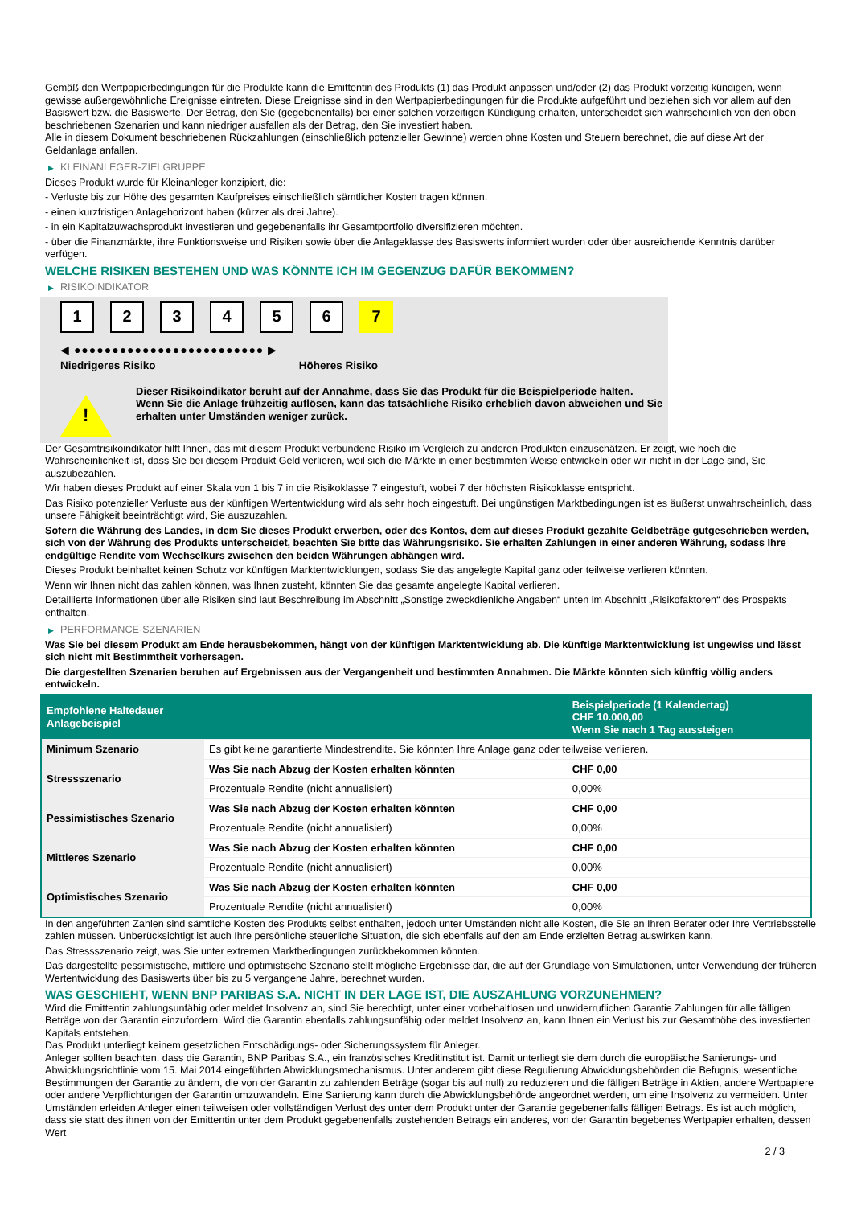Gemäß den Wertpapierbedingungen für die Produkte kann die Emittentin des Produkts (1) das Produkt anpassen und/oder (2) das Produkt vorzeitig kündigen, wenn gewisse außergewöhnliche Ereignisse eintreten. Diese Ereignisse sind in den Wertpapierbedingungen für die Produkte aufgeführt und beziehen sich vor allem auf den Basiswert bzw. die Basiswerte. Der Betrag, den Sie (gegebenenfalls) bei einer solchen vorzeitigen Kündigung erhalten, unterscheidet sich wahrscheinlich von den oben beschriebenen Szenarien und kann niedriger ausfallen als der Betrag, den Sie investiert haben.
Alle in diesem Dokument beschriebenen Rückzahlungen (einschließlich potenzieller Gewinne) werden ohne Kosten und Steuern berechnet, die auf diese Art der Geldanlage anfallen.
▶ KLEINANLEGER-ZIELGRUPPE
Dieses Produkt wurde für Kleinanleger konzipiert, die:
- Verluste bis zur Höhe des gesamten Kaufpreises einschließlich sämtlicher Kosten tragen können.
- einen kurzfristigen Anlagehorizont haben (kürzer als drei Jahre).
- in ein Kapitalzuwachsprodukt investieren und gegebenenfalls ihr Gesamtportfolio diversifizieren möchten.
- über die Finanzmärkte, ihre Funktionsweise und Risiken sowie über die Anlageklasse des Basiswerts informiert wurden oder über ausreichende Kenntnis darüber verfügen.
WELCHE RISIKEN BESTEHEN UND WAS KÖNNTE ICH IM GEGENZUG DAFÜR BEKOMMEN?
▶ RISIKOINDIKATOR
1 2 3 4 5 6 7
◀ ●●●●●●●●●●●●●●●●●●●●●●●●● ▶
Niedrigeres Risiko Höheres Risiko
!
Dieser Risikoindikator beruht auf der Annahme, dass Sie das Produkt für die Beispielperiode halten.
Wenn Sie die Anlage frühzeitig auflösen, kann das tatsächliche Risiko erheblich davon abweichen und Sie erhalten unter Umständen weniger zurück.
Der Gesamtrisikoindikator hilft Ihnen, das mit diesem Produkt verbundene Risiko im Vergleich zu anderen Produkten einzuschätzen. Er zeigt, wie hoch die Wahrscheinlichkeit ist, dass Sie bei diesem Produkt Geld verlieren, weil sich die Märkte in einer bestimmten Weise entwickeln oder wir nicht in der Lage sind, Sie auszubezahlen.
Wir haben dieses Produkt auf einer Skala von 1 bis 7 in die Risikoklasse 7 eingestuft, wobei 7 der höchsten Risikoklasse entspricht.
Das Risiko potenzieller Verluste aus der künftigen Wertentwicklung wird als sehr hoch eingestuft. Bei ungünstigen Marktbedingungen ist es äußerst unwahrscheinlich, dass unsere Fähigkeit beeinträchtigt wird, Sie auszuzahlen.
Sofern die Währung des Landes, in dem Sie dieses Produkt erwerben, oder des Kontos, dem auf dieses Produkt gezahlte Geldbeträge gutgeschrieben werden, sich von der Währung des Produkts unterscheidet, beachten Sie bitte das Währungsrisiko. Sie erhalten Zahlungen in einer anderen Währung, sodass Ihre endgültige Rendite vom Wechselkurs zwischen den beiden Währungen abhängen wird.
Dieses Produkt beinhaltet keinen Schutz vor künftigen Marktentwicklungen, sodass Sie das angelegte Kapital ganz oder teilweise verlieren könnten.
Wenn wir Ihnen nicht das zahlen können, was Ihnen zusteht, könnten Sie das gesamte angelegte Kapital verlieren.
Detaillierte Informationen über alle Risiken sind laut Beschreibung im Abschnitt „Sonstige zweckdienliche Angaben“ unten im Abschnitt „Risikofaktoren“ des Prospekts enthalten.
▶ PERFORMANCE-SZENARIEN
Was Sie bei diesem Produkt am Ende herausbekommen, hängt von der künftigen Marktentwicklung ab. Die künftige Marktentwicklung ist ungewiss und lässt sich nicht mit Bestimmtheit vorhersagen.
Die dargestellten Szenarien beruhen auf Ergebnissen aus der Vergangenheit und bestimmten Annahmen. Die Märkte könnten sich künftig völlig anders entwickeln.
| Empfohlene Haltedauer Anlagebeispiel | | Beispielperiode (1 Kalendertag) CHF 10.000,00 Wenn Sie nach 1 Tag aussteigen |
| --- | --- | --- |
| Minimum Szenario | Es gibt keine garantierte Mindestrendite. Sie könnten Ihre Anlage ganz oder teilweise verlieren. | |
| Stressszenario | Was Sie nach Abzug der Kosten erhalten könnten | CHF 0,00 |
| | Prozentuale Rendite (nicht annualisiert) | 0,00% |
| Pessimistisches Szenario | Was Sie nach Abzug der Kosten erhalten könnten | CHF 0,00 |
| | Prozentuale Rendite (nicht annualisiert) | 0,00% |
| Mittleres Szenario | Was Sie nach Abzug der Kosten erhalten könnten | CHF 0,00 |
| | Prozentuale Rendite (nicht annualisiert) | 0,00% |
| Optimistisches Szenario | Was Sie nach Abzug der Kosten erhalten könnten | CHF 0,00 |
| | Prozentuale Rendite (nicht annualisiert) | 0,00% |
In den angeführten Zahlen sind sämtliche Kosten des Produkts selbst enthalten, jedoch unter Umständen nicht alle Kosten, die Sie an Ihren Berater oder Ihre Vertriebsstelle zahlen müssen. Unberücksichtigt ist auch Ihre persönliche steuerliche Situation, die sich ebenfalls auf den am Ende erzielten Betrag auswirken kann.
Das Stressszenario zeigt, was Sie unter extremen Marktbedingungen zurückbekommen könnten.
Das dargestellte pessimistische, mittlere und optimistische Szenario stellt mögliche Ergebnisse dar, die auf der Grundlage von Simulationen, unter Verwendung der früheren Wertentwicklung des Basiswerts über bis zu 5 vergangene Jahre, berechnet wurden.
WAS GESCHIEHT, WENN BNP PARIBAS S.A. NICHT IN DER LAGE IST, DIE AUSZAHLUNG VORZUNEHMEN?
Wird die Emittentin zahlungsunfähig oder meldet Insolvenz an, sind Sie berechtigt, unter einer vorbehaltlosen und unwiderruflichen Garantie Zahlungen für alle fälligen Beträge von der Garantin einzufordern. Wird die Garantin ebenfalls zahlungsunfähig oder meldet Insolvenz an, kann Ihnen ein Verlust bis zur Gesamthöhe des investierten Kapitals entstehen.
Das Produkt unterliegt keinem gesetzlichen Entschädigungs- oder Sicherungssystem für Anleger.
Anleger sollten beachten, dass die Garantin, BNP Paribas S.A., ein französisches Kreditinstitut ist. Damit unterliegt sie dem durch die europäische Sanierungs- und Abwicklungsrichtlinie vom 15. Mai 2014 eingeführten Abwicklungsmechanismus. Unter anderem gibt diese Regulierung Abwicklungsbehörden die Befugnis, wesentliche Bestimmungen der Garantie zu ändern, die von der Garantin zu zahlenden Beträge (sogar bis auf null) zu reduzieren und die fälligen Beträge in Aktien, andere Wertpapiere oder andere Verpflichtungen der Garantin umzuwandeln. Eine Sanierung kann durch die Abwicklungsbehörde angeordnet werden, um eine Insolvenz zu vermeiden. Unter Umständen erleiden Anleger einen teilweisen oder vollständigen Verlust des unter dem Produkt unter der Garantie gegebenenfalls fälligen Betrags. Es ist auch möglich, dass sie statt des ihnen von der Emittentin unter dem Produkt gegebenenfalls zustehenden Betrags ein anderes, von der Garantin begebenes Wertpapier erhalten, dessen Wert
2 / 3